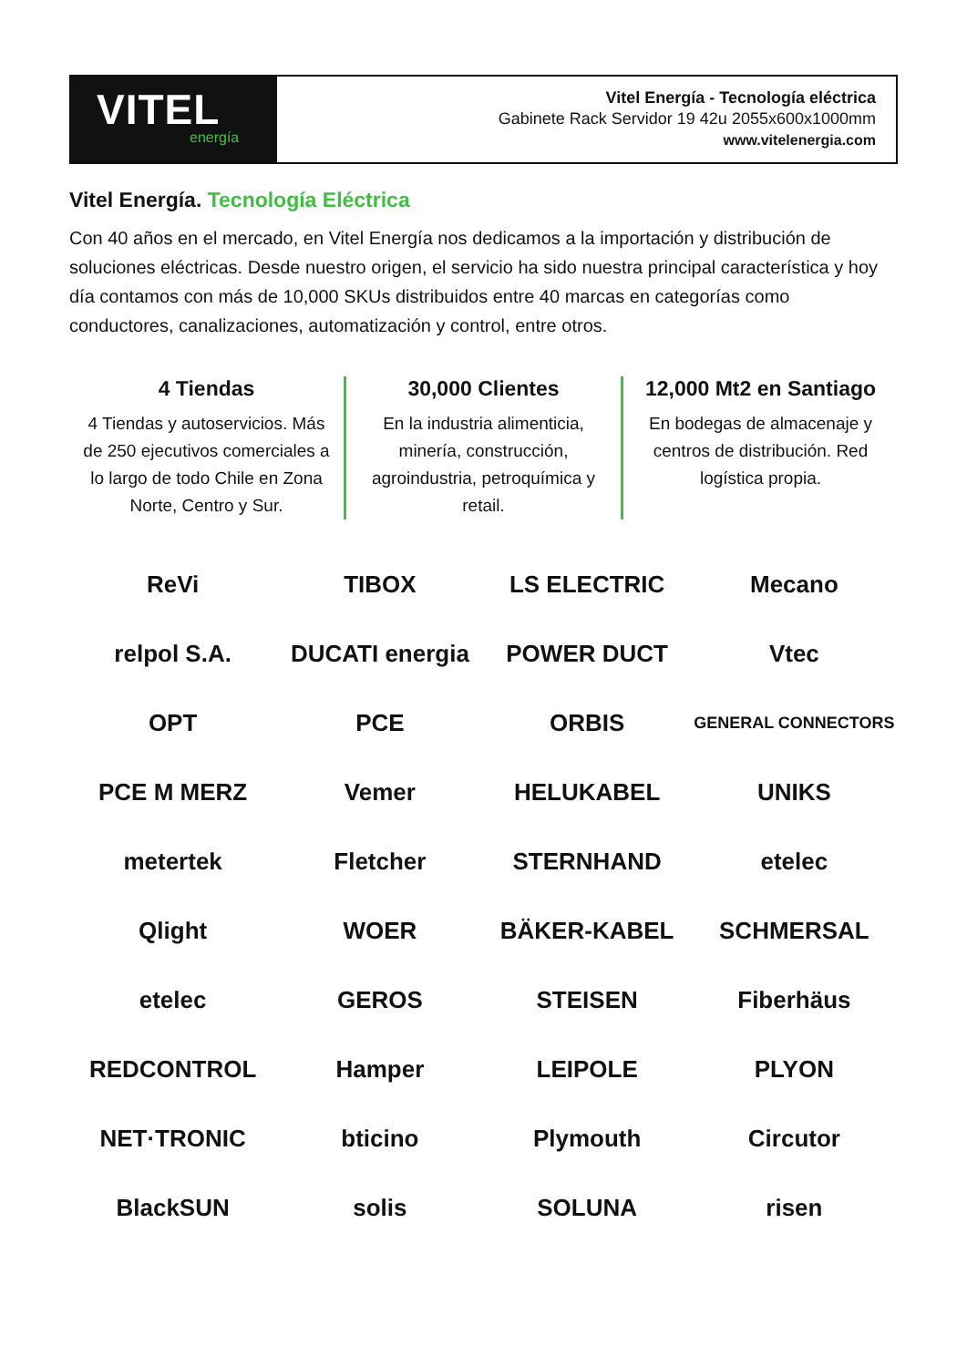VITEL
energía
Vitel Energía - Tecnología eléctrica
Gabinete Rack Servidor 19 42u 2055x600x1000mm
www.vitelenergia.com
Vitel Energía. Tecnología Eléctrica
Con 40 años en el mercado, en Vitel Energía nos dedicamos a la importación y distribución de soluciones eléctricas. Desde nuestro origen, el servicio ha sido nuestra principal característica y hoy día contamos con más de 10,000 SKUs distribuidos entre 40 marcas en categorías como conductores, canalizaciones, automatización y control, entre otros.
4 Tiendas
4 Tiendas y autoservicios. Más de 250 ejecutivos comerciales a lo largo de todo Chile en Zona Norte, Centro y Sur.
30,000 Clientes
En la industria alimenticia, minería, construcción, agroindustria, petroquímica y retail.
12,000 Mt2 en Santiago
En bodegas de almacenaje y centros de distribución. Red logística propia.
ReVi
TIBOX
LS ELECTRIC
Mecano
relpol S.A.
DUCATI energia
POWER DUCT
Vtec
OPT
PCE
ORBIS
GENERAL CONNECTORS
PCE M MERZ
Vemer
HELUKABEL
UNIKS
metertek
Fletcher
STERNHAND
etelec
Qlight
WOER
BÄKER-KABEL
SCHMERSAL
etelec
GEROS
STEISEN
Fiberhäus
REDCONTROL
Hamper
LEIPOLE
PLYON
NET·TRONIC
bticino
Plymouth
Circutor
BlackSUN
solis
SOLUNA
risen